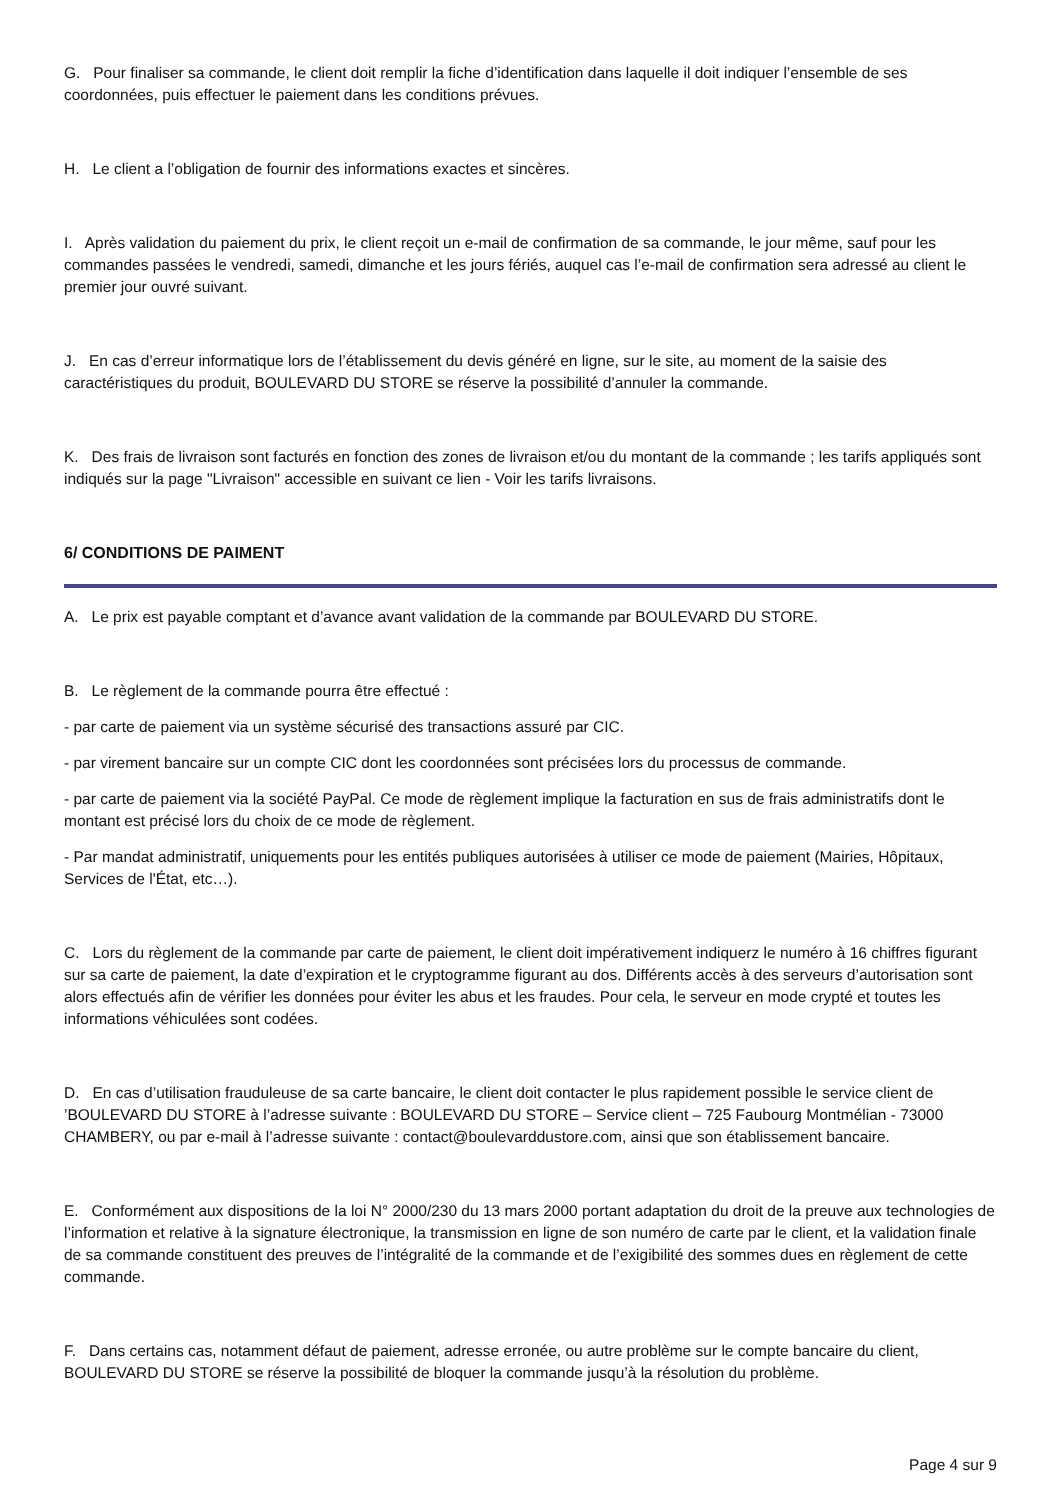G. Pour finaliser sa commande, le client doit remplir la fiche d’identification dans laquelle il doit indiquer l’ensemble de ses coordonnées, puis effectuer le paiement dans les conditions prévues.
H. Le client a l’obligation de fournir des informations exactes et sincères.
I. Après validation du paiement du prix, le client reçoit un e-mail de confirmation de sa commande, le jour même, sauf pour les commandes passées le vendredi, samedi, dimanche et les jours fériés, auquel cas l’e-mail de confirmation sera adressé au client le premier jour ouvré suivant.
J. En cas d’erreur informatique lors de l’établissement du devis généré en ligne, sur le site, au moment de la saisie des caractéristiques du produit, BOULEVARD DU STORE se réserve la possibilité d’annuler la commande.
K. Des frais de livraison sont facturés en fonction des zones de livraison et/ou du montant de la commande ; les tarifs appliqués sont indiqués sur la page "Livraison" accessible en suivant ce lien - Voir les tarifs livraisons.
6/ CONDITIONS DE PAIMENT
A. Le prix est payable comptant et d’avance avant validation de la commande par BOULEVARD DU STORE.
B. Le règlement de la commande pourra être effectué :
- par carte de paiement via un système sécurisé des transactions assuré par CIC.
- par virement bancaire sur un compte CIC dont les coordonnées sont précisées lors du processus de commande.
- par carte de paiement via la société PayPal. Ce mode de règlement implique la facturation en sus de frais administratifs dont le montant est précisé lors du choix de ce mode de règlement.
- Par mandat administratif, uniquements pour les entités publiques autorisées à utiliser ce mode de paiement (Mairies, Hôpitaux, Services de l'État, etc…).
C. Lors du règlement de la commande par carte de paiement, le client doit impérativement indiquerz le numéro à 16 chiffres figurant sur sa carte de paiement, la date d’expiration et le cryptogramme figurant au dos. Différents accès à des serveurs d’autorisation sont alors effectués afin de vérifier les données pour éviter les abus et les fraudes. Pour cela, le serveur en mode crypté et toutes les informations véhiculées sont codées.
D. En cas d’utilisation frauduleuse de sa carte bancaire, le client doit contacter le plus rapidement possible le service client de ’BOULEVARD DU STORE à l’adresse suivante : BOULEVARD DU STORE – Service client – 725 Faubourg Montmélian - 73000 CHAMBERY, ou par e-mail à l’adresse suivante : contact@boulevarddustore.com, ainsi que son établissement bancaire.
E. Conformément aux dispositions de la loi N° 2000/230 du 13 mars 2000 portant adaptation du droit de la preuve aux technologies de l’information et relative à la signature électronique, la transmission en ligne de son numéro de carte par le client, et la validation finale de sa commande constituent des preuves de l’intégralité de la commande et de l’exigibilité des sommes dues en règlement de cette commande.
F. Dans certains cas, notamment défaut de paiement, adresse erronée, ou autre problème sur le compte bancaire du client, BOULEVARD DU STORE se réserve la possibilité de bloquer la commande jusqu’à la résolution du problème.
Page 4 sur 9